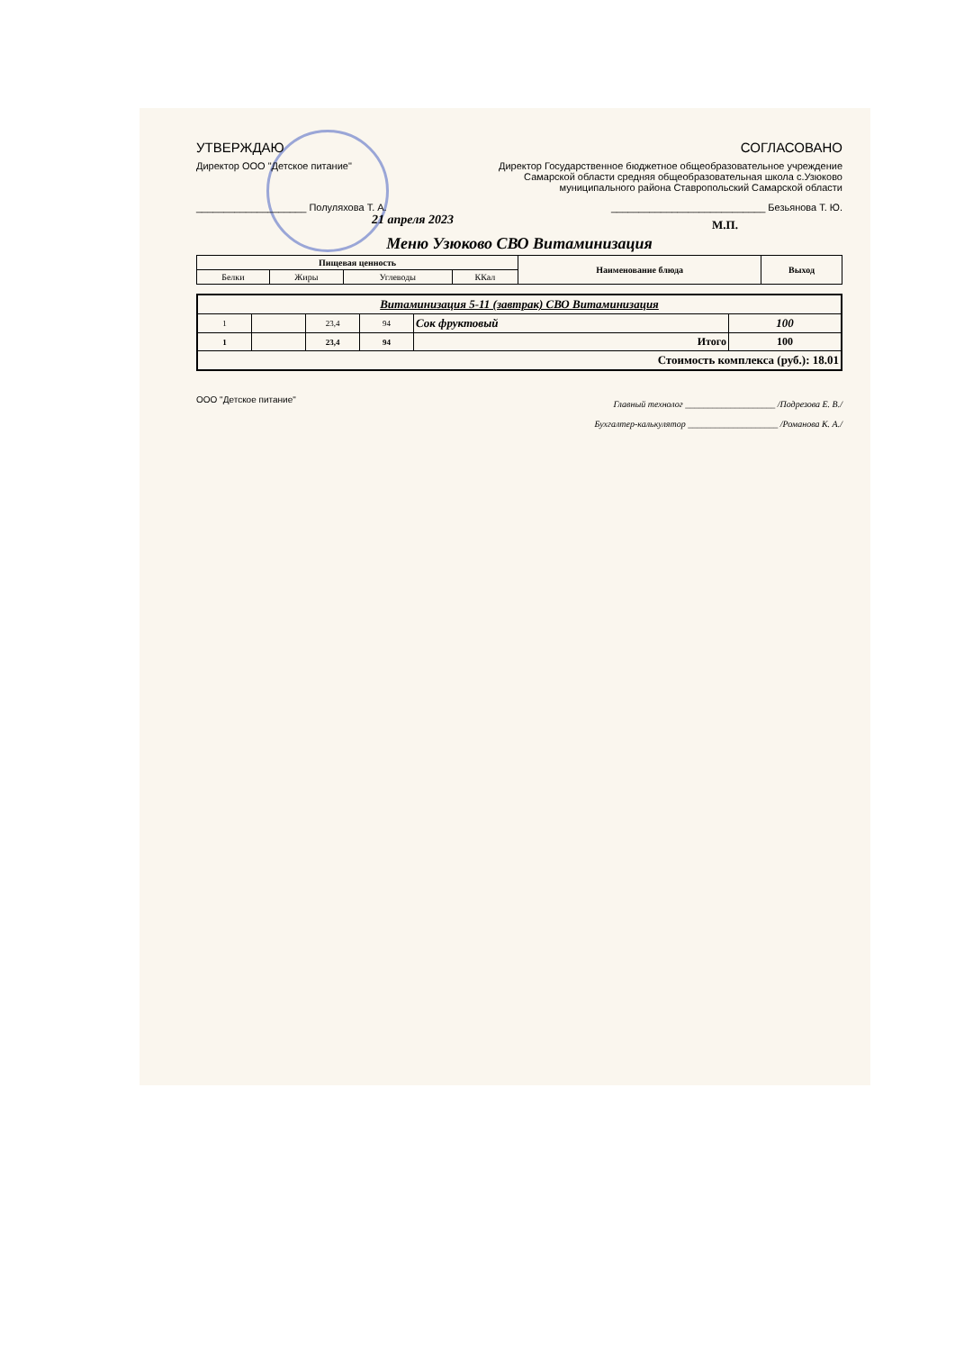УТВЕРЖДАЮ
Директор ООО "Детское питание"
____________________ Полуляхова Т. А.
СОГЛАСОВАНО
Директор Государственное бюджетное общеобразовательное учреждение Самарской области средняя общеобразовательная школа с.Узюково муниципального района Ставропольский Самарской области
____________________________ Безьянова Т. Ю.
М.П.
21 апреля 2023
Меню Узюково СВО Витаминизация
| Пищевая ценность | | | | Наименование блюда | Выход |
| --- | --- | --- | --- | --- | --- |
| Белки | Жиры | Углеводы | ККал | | |
| Витаминизация 5-11 (завтрак) СВО Витаминизация | | | | | |
| 1 | | 23,4 | 94 | Сок фруктовый | 100 |
| 1 | | 23,4 | 94 | Итого | 100 |
| Стоимость комплекса (руб.): 18.01 | | | | | |
ООО "Детское питание"
Главный технолог ____________________ /Подрезова Е. В./
Бухгалтер-калькулятор ____________________ /Романова К. А./